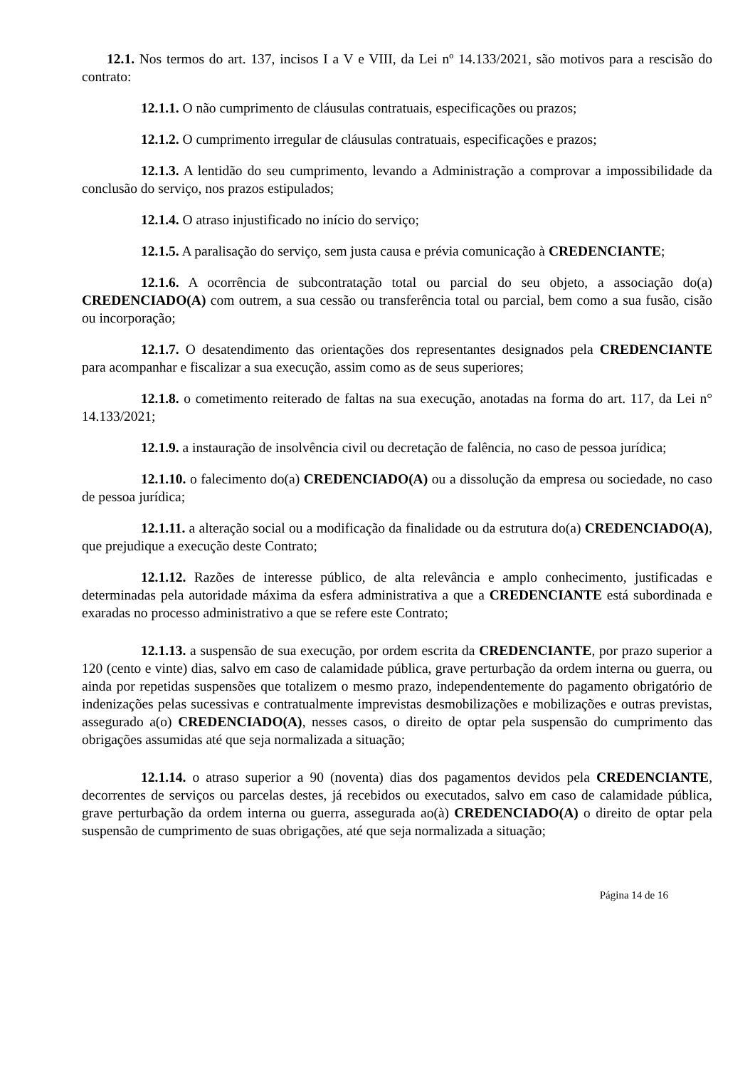12.1. Nos termos do art. 137, incisos I a V e VIII, da Lei nº 14.133/2021, são motivos para a rescisão do contrato:
12.1.1. O não cumprimento de cláusulas contratuais, especificações ou prazos;
12.1.2. O cumprimento irregular de cláusulas contratuais, especificações e prazos;
12.1.3. A lentidão do seu cumprimento, levando a Administração a comprovar a impossibilidade da conclusão do serviço, nos prazos estipulados;
12.1.4. O atraso injustificado no início do serviço;
12.1.5. A paralisação do serviço, sem justa causa e prévia comunicação à CREDENCIANTE;
12.1.6. A ocorrência de subcontratação total ou parcial do seu objeto, a associação do(a) CREDENCIADO(A) com outrem, a sua cessão ou transferência total ou parcial, bem como a sua fusão, cisão ou incorporação;
12.1.7. O desatendimento das orientações dos representantes designados pela CREDENCIANTE para acompanhar e fiscalizar a sua execução, assim como as de seus superiores;
12.1.8. o cometimento reiterado de faltas na sua execução, anotadas na forma do art. 117, da Lei n° 14.133/2021;
12.1.9. a instauração de insolvência civil ou decretação de falência, no caso de pessoa jurídica;
12.1.10. o falecimento do(a) CREDENCIADO(A) ou a dissolução da empresa ou sociedade, no caso de pessoa jurídica;
12.1.11. a alteração social ou a modificação da finalidade ou da estrutura do(a) CREDENCIADO(A), que prejudique a execução deste Contrato;
12.1.12. Razões de interesse público, de alta relevância e amplo conhecimento, justificadas e determinadas pela autoridade máxima da esfera administrativa a que a CREDENCIANTE está subordinada e exaradas no processo administrativo a que se refere este Contrato;
12.1.13. a suspensão de sua execução, por ordem escrita da CREDENCIANTE, por prazo superior a 120 (cento e vinte) dias, salvo em caso de calamidade pública, grave perturbação da ordem interna ou guerra, ou ainda por repetidas suspensões que totalizem o mesmo prazo, independentemente do pagamento obrigatório de indenizações pelas sucessivas e contratualmente imprevistas desmobilizações e mobilizações e outras previstas, assegurado a(o) CREDENCIADO(A), nesses casos, o direito de optar pela suspensão do cumprimento das obrigações assumidas até que seja normalizada a situação;
12.1.14. o atraso superior a 90 (noventa) dias dos pagamentos devidos pela CREDENCIANTE, decorrentes de serviços ou parcelas destes, já recebidos ou executados, salvo em caso de calamidade pública, grave perturbação da ordem interna ou guerra, assegurada ao(à) CREDENCIADO(A) o direito de optar pela suspensão de cumprimento de suas obrigações, até que seja normalizada a situação;
Página 14 de 16